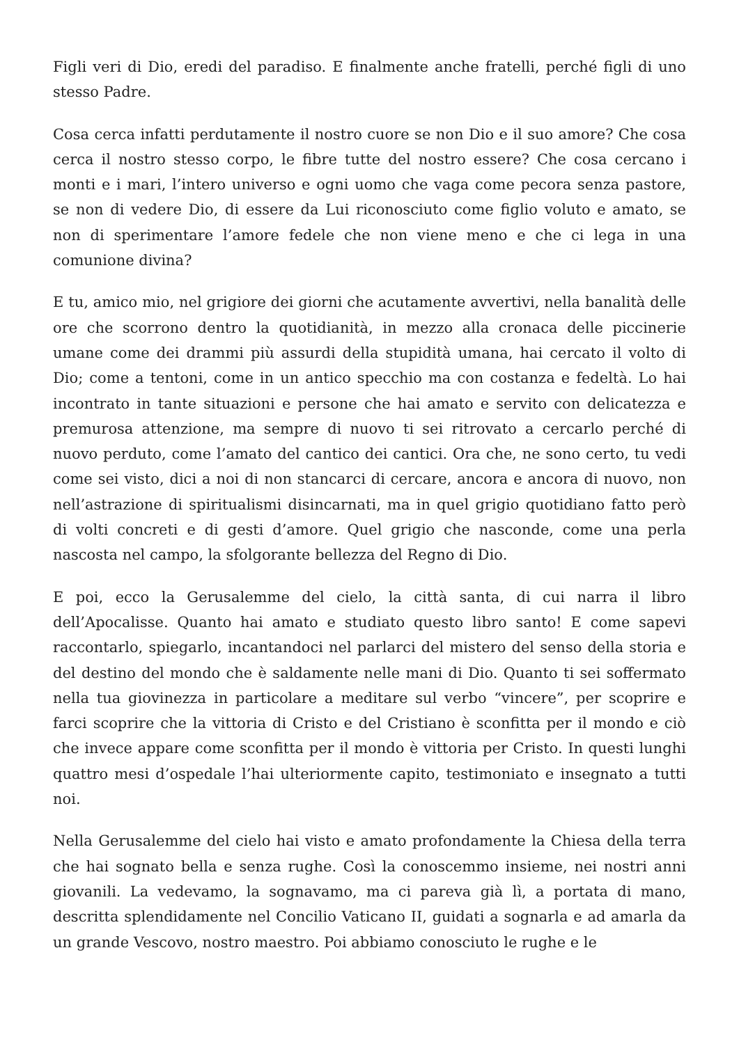Figli veri di Dio, eredi del paradiso. E finalmente anche fratelli, perché figli di uno stesso Padre.
Cosa cerca infatti perdutamente il nostro cuore se non Dio e il suo amore? Che cosa cerca il nostro stesso corpo, le fibre tutte del nostro essere? Che cosa cercano i monti e i mari, l’intero universo e ogni uomo che vaga come pecora senza pastore, se non di vedere Dio, di essere da Lui riconosciuto come figlio voluto e amato, se non di sperimentare l’amore fedele che non viene meno e che ci lega in una comunione divina?
E tu, amico mio, nel grigiore dei giorni che acutamente avvertivi, nella banalità delle ore che scorrono dentro la quotidianità, in mezzo alla cronaca delle piccinerie umane come dei drammi più assurdi della stupidità umana, hai cercato il volto di Dio; come a tentoni, come in un antico specchio ma con costanza e fedeltà. Lo hai incontrato in tante situazioni e persone che hai amato e servito con delicatezza e premurosa attenzione, ma sempre di nuovo ti sei ritrovato a cercarlo perché di nuovo perduto, come l’amato del cantico dei cantici. Ora che, ne sono certo, tu vedi come sei visto, dici a noi di non stancarci di cercare, ancora e ancora di nuovo, non nell’astrazione di spiritualismi disincarnati, ma in quel grigio quotidiano fatto però di volti concreti e di gesti d’amore. Quel grigio che nasconde, come una perla nascosta nel campo, la sfolgorante bellezza del Regno di Dio.
E poi, ecco la Gerusalemme del cielo, la città santa, di cui narra il libro dell’Apocalisse. Quanto hai amato e studiato questo libro santo! E come sapevi raccontarlo, spiegarlo, incantandoci nel parlarci del mistero del senso della storia e del destino del mondo che è saldamente nelle mani di Dio. Quanto ti sei soffermato nella tua giovinezza in particolare a meditare sul verbo “vincere”, per scoprire e farci scoprire che la vittoria di Cristo e del Cristiano è sconfitta per il mondo e ciò che invece appare come sconfitta per il mondo è vittoria per Cristo. In questi lunghi quattro mesi d’ospedale l’hai ulteriormente capito, testimoniato e insegnato a tutti noi.
Nella Gerusalemme del cielo hai visto e amato profondamente la Chiesa della terra che hai sognato bella e senza rughe. Così la conoscemmo insieme, nei nostri anni giovanili. La vedevamo, la sognavamo, ma ci pareva già lì, a portata di mano, descritta splendidamente nel Concilio Vaticano II, guidati a sognarla e ad amarla da un grande Vescovo, nostro maestro. Poi abbiamo conosciuto le rughe e le